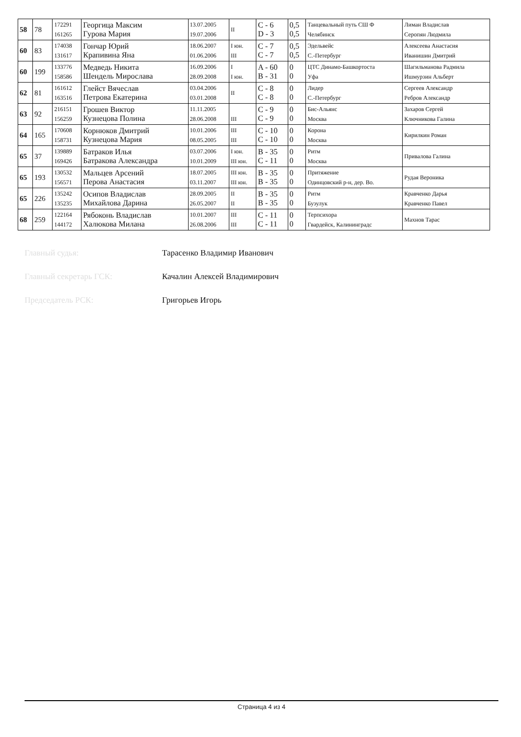| 58 | 78 | 172291 161265 | Георгица Максим Гурова Мария | 13.07.2005 19.07.2006 | II | C - 6 D - 3 | 0,5 0,5 | Танцевальный путь СШ Ф Челябинск | Лиман Владислав Серопян Людмила |
| 60 | 83 | 174038 131617 | Гончар Юрий Крапивина Яна | 18.06.2007 01.06.2006 | I юн. III | C - 7 C - 7 | 0,5 0,5 | Эдельвейс С.-Петербург | Алексеева Анастасия Иванишин Дмитрий |
| 60 | 199 | 133776 158586 | Медведь Никита Шендель Мирослава | 16.09.2006 28.09.2008 | I I юн. | A - 60 B - 31 | 0 0 | ЦТС Динамо-Башкортоста Уфа | Шагильманова Радмила Ишмурзин Альберт |
| 62 | 81 | 161612 163516 | Глейст Вячеслав Петрова Екатерина | 03.04.2006 03.01.2008 | II | C - 8 C - 8 | 0 0 | Лидер С.-Петербург | Сергеев Александр Ребров Александр |
| 63 | 92 | 216151 156259 | Грошев Виктор Кузнецова Полина | 11.11.2005 28.06.2008 | III | C - 9 C - 9 | 0 0 | Бис-Альянс Москва | Захаров Сергей Ключникова Галина |
| 64 | 165 | 170608 158731 | Корнюков Дмитрий Кузнецова Мария | 10.01.2006 08.05.2005 | III III | C - 10 C - 10 | 0 0 | Корона Москва | Кирилкин Роман |
| 65 | 37 | 139889 169426 | Батраков Илья Батракова Александра | 03.07.2006 10.01.2009 | I юн. III юн. | B - 35 C - 11 | 0 0 | Ритм Москва | Привалова Галина |
| 65 | 193 | 130532 156571 | Мальцев Арсений Перова Анастасия | 18.07.2005 03.11.2007 | III юн. III юн. | B - 35 B - 35 | 0 0 | Притяжение Одинцовский р-н, дер. Во. | Рудая Вероника |
| 65 | 226 | 135242 135235 | Осипов Владислав Михайлова Дарина | 28.09.2005 26.05.2007 | II II | B - 35 B - 35 | 0 0 | Ритм Бузулук | Кравченко Дарья Кравченко Павел |
| 68 | 259 | 122164 144172 | Рябоконь Владислав Халюкова Милана | 10.01.2007 26.08.2006 | III III | C - 11 C - 11 | 0 0 | Терпсихора Гвардейск, Калининградс | Махнов Тарас |
Главный судья: Тарасенко Владимир Иванович
Главный секретарь ГСК: Качалин Алексей Владимирович
Председатель РСК: Григорьев Игорь
Страница 4 из 4